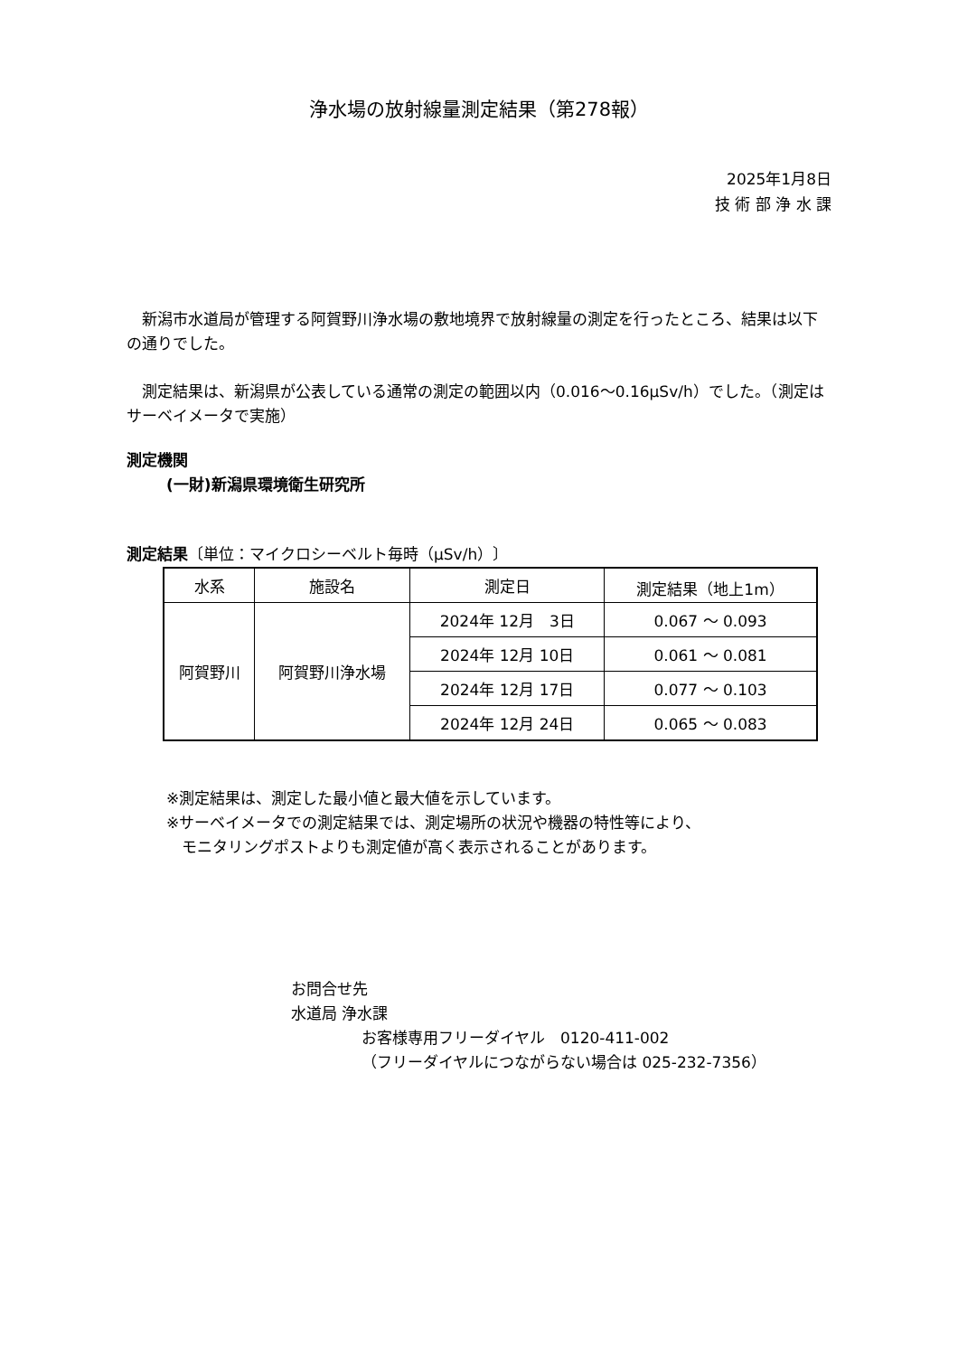浄水場の放射線量測定結果（第278報）
2025年1月8日
技 術 部 浄 水 課
　新潟市水道局が管理する阿賀野川浄水場の敷地境界で放射線量の測定を行ったところ、結果は以下の通りでした。
　測定結果は、新潟県が公表している通常の測定の範囲以内（0.016～0.16μSv/h）でした。（測定はサーベイメータで実施）
測定機関
(一財)新潟県環境衛生研究所
測定結果〔単位：マイクロシーベルト毎時（μSv/h）〕
| 水系 | 施設名 | 測定日 | 測定結果（地上1m） |
| --- | --- | --- | --- |
| 阿賀野川 | 阿賀野川浄水場 | 2024年 12月 3日 | 0.067 ～ 0.093 |
| | | 2024年 12月 10日 | 0.061 ～ 0.081 |
| | | 2024年 12月 17日 | 0.077 ～ 0.103 |
| | | 2024年 12月 24日 | 0.065 ～ 0.083 |
※測定結果は、測定した最小値と最大値を示しています。
※サーベイメータでの測定結果では、測定場所の状況や機器の特性等により、
　モニタリングポストよりも測定値が高く表示されることがあります。
お問合せ先
水道局 浄水課
お客様専用フリーダイヤル　0120-411-002
（フリーダイヤルにつながらない場合は 025-232-7356）